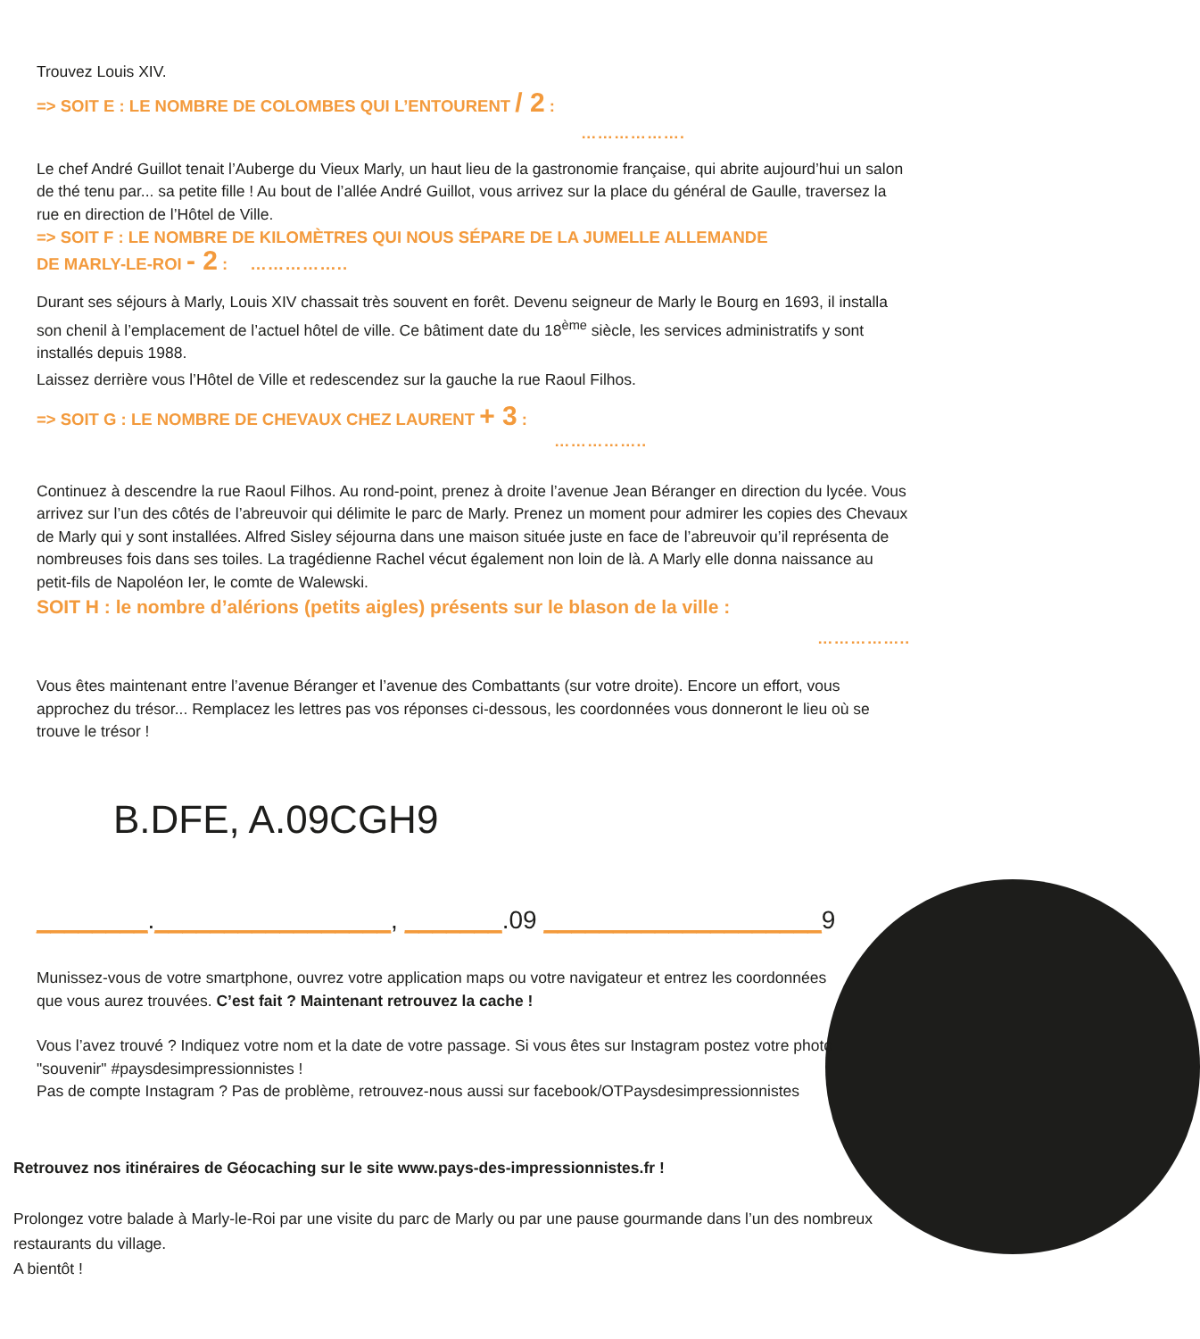Trouvez Louis XIV.
=> SOIT E : LE NOMBRE DE COLOMBES QUI L’ENTOURENT / 2 :
……………….
Le chef André Guillot tenait l’Auberge du Vieux Marly, un haut lieu de la gastronomie française, qui abrite aujourd’hui un salon de thé tenu par... sa petite fille ! Au bout de l’allée André Guillot, vous arrivez sur la place du général de Gaulle, traversez la rue en direction de l’Hôtel de Ville.
=> SOIT F : LE NOMBRE DE KILOMÈTRES QUI NOUS SÉPARE DE LA JUMELLE ALLEMANDE
DE MARLY-LE-ROI - 2 : ……………..
Durant ses séjours à Marly, Louis XIV chassait très souvent en forêt. Devenu seigneur de Marly le Bourg en 1693, il installa son chenil à l’emplacement de l’actuel hôtel de ville. Ce bâtiment date du 18<sup>ème</sup> siècle, les services administratifs y sont installés depuis 1988.
Laissez derrière vous l’Hôtel de Ville et redescendez sur la gauche la rue Raoul Filhos.
=> SOIT G : LE NOMBRE DE CHEVAUX CHEZ LAURENT + 3 :
……………..
Continuez à descendre la rue Raoul Filhos. Au rond-point, prenez à droite l’avenue Jean Béranger en direction du lycée. Vous arrivez sur l’un des côtés de l’abreuvoir qui délimite le parc de Marly. Prenez un moment pour admirer les copies des Chevaux de Marly qui y sont installées. Alfred Sisley séjourna dans une maison située juste en face de l’abreuvoir qu’il représenta de nombreuses fois dans ses toiles. La tragédienne Rachel vécut également non loin de là. A Marly elle donna naissance au petit-fils de Napoléon Ier, le comte de Walewski.
SOIT H : le nombre d’alérions (petits aigles) présents sur le blason de la ville :
……………..
Vous êtes maintenant entre l’avenue Béranger et l’avenue des Combattants (sur votre droite). Encore un effort, vous approchez du trésor... Remplacez les lettres pas vos réponses ci-dessous, les coordonnées vous donneront le lieu où se trouve le trésor !
B.DFE, A.09CGH9
________._________________, _______.09 ____________________9
Munissez-vous de votre smartphone, ouvrez votre application maps ou votre navigateur et entrez les coordonnées que vous aurez trouvées. C’est fait ? Maintenant retrouvez la cache !
Vous l’avez trouvé ? Indiquez votre nom et la date de votre passage. Si vous êtes sur Instagram postez votre photo "souvenir" #paysdesimpressionnistes !
Pas de compte Instagram ? Pas de problème, retrouvez-nous aussi sur facebook/OTPaysdesimpressionnistes
Retrouvez nos itinéraires de Géocaching sur le site www.pays-des-impressionnistes.fr !
Prolongez votre balade à Marly-le-Roi par une visite du parc de Marly ou par une pause gourmande dans l’un des nombreux restaurants du village.
A bientôt !